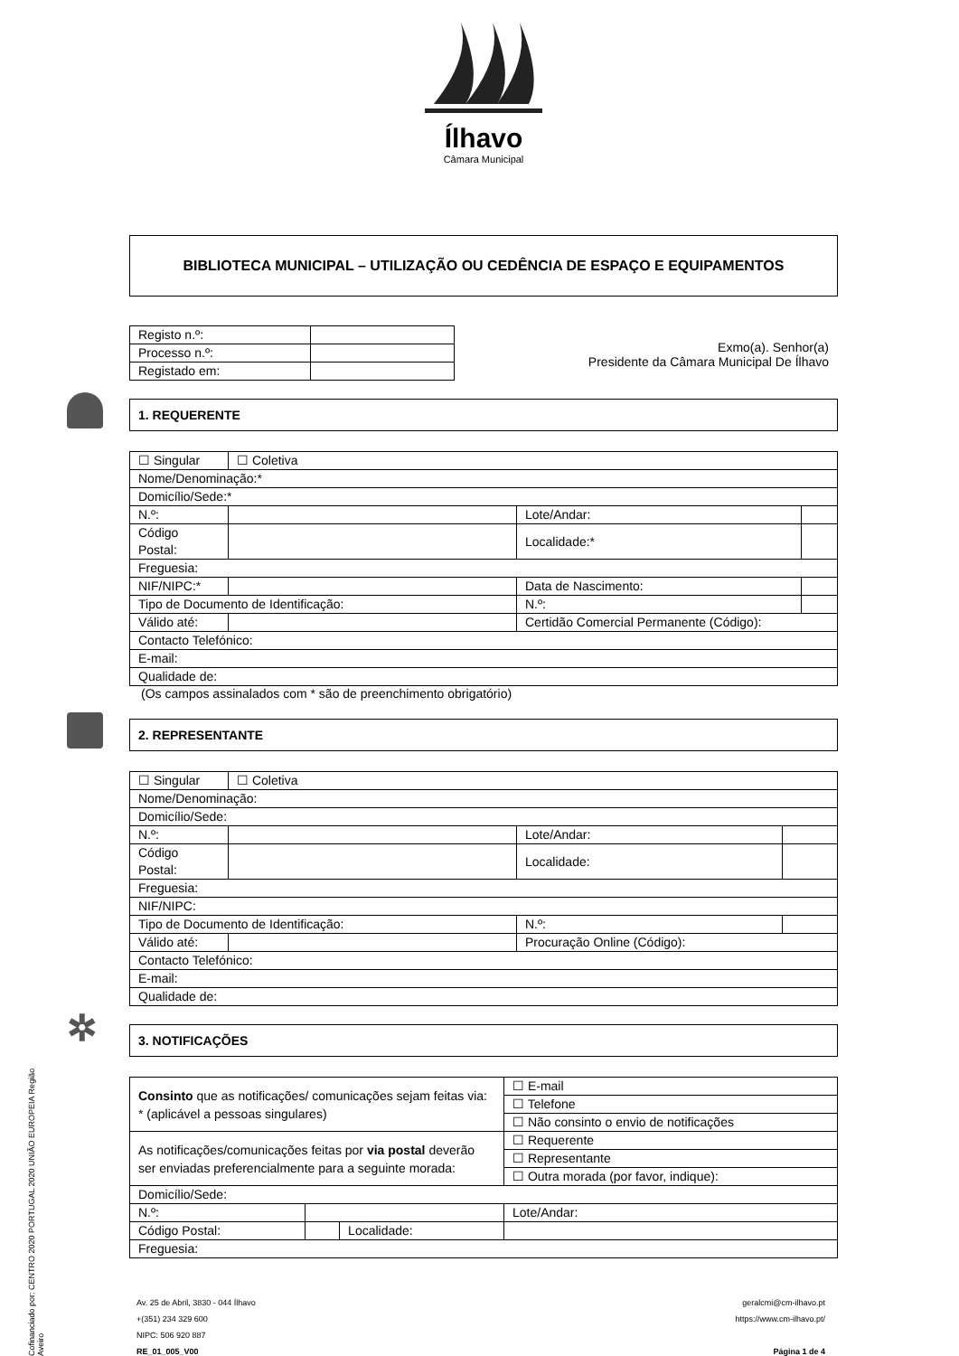Ílhavo
Câmara Municipal
BIBLIOTECA MUNICIPAL – UTILIZAÇÃO OU CEDÊNCIA DE ESPAÇO E EQUIPAMENTOS
| Registo n.º: | |
| Processo n.º: | |
| Registado em: | |
Exmo(a). Senhor(a)
Presidente da Câmara Municipal De Ílhavo
1. REQUERENTE
| ☐ Singular | ☐ Coletiva | | |
| Nome/Denominação:* | | | |
| Domicílio/Sede:* | | | |
| N.º: | | Lote/Andar: | |
| Código Postal: | | Localidade:* | |
| Freguesia: | | | |
| NIF/NIPC:* | | Data de Nascimento: | |
| Tipo de Documento de Identificação: | | N.º: | |
| Válido até: | | Certidão Comercial Permanente (Código): | |
| Contacto Telefónico: | | | |
| E-mail: | | | |
| Qualidade de: | | | |
(Os campos assinalados com * são de preenchimento obrigatório)
2. REPRESENTANTE
| ☐ Singular | ☐ Coletiva | | |
| Nome/Denominação: | | | |
| Domicílio/Sede: | | | |
| N.º: | | Lote/Andar: | |
| Código Postal: | | Localidade: | |
| Freguesia: | | | |
| NIF/NIPC: | | | |
| Tipo de Documento de Identificação: | | N.º: | |
| Válido até: | | Procuração Online (Código): | |
| Contacto Telefónico: | | | |
| E-mail: | | | |
| Qualidade de: | | | |
✲ 3. NOTIFICAÇÕES
| Consinto que as notificações/ comunicações sejam feitas via: * (aplicável a pessoas singulares) | | | ☐ E-mail |
| | | | ☐ Telefone |
| | | | ☐ Não consinto o envio de notificações |
| As notificações/comunicações feitas por via postal deverão ser enviadas preferencialmente para a seguinte morada: | | | ☐ Requerente |
| | | | ☐ Representante |
| | | | ☐ Outra morada (por favor, indique): |
| Domicílio/Sede: | | | |
| N.º: | | | Lote/Andar: |
| Código Postal: | | Localidade: | |
| Freguesia: | | | |
Av. 25 de Abril, 3830 - 044 Ílhavo
+(351) 234 329 600
NIPC: 506 920 887
RE_01_005_V00
geralcmi@cm-ilhavo.pt
https://www.cm-ilhavo.pt/
Página 1 de 4
Cofinanciado por: CENTRO 2020 PORTUGAL 2020 UNIÃO EUROPEIA Região Aveiro